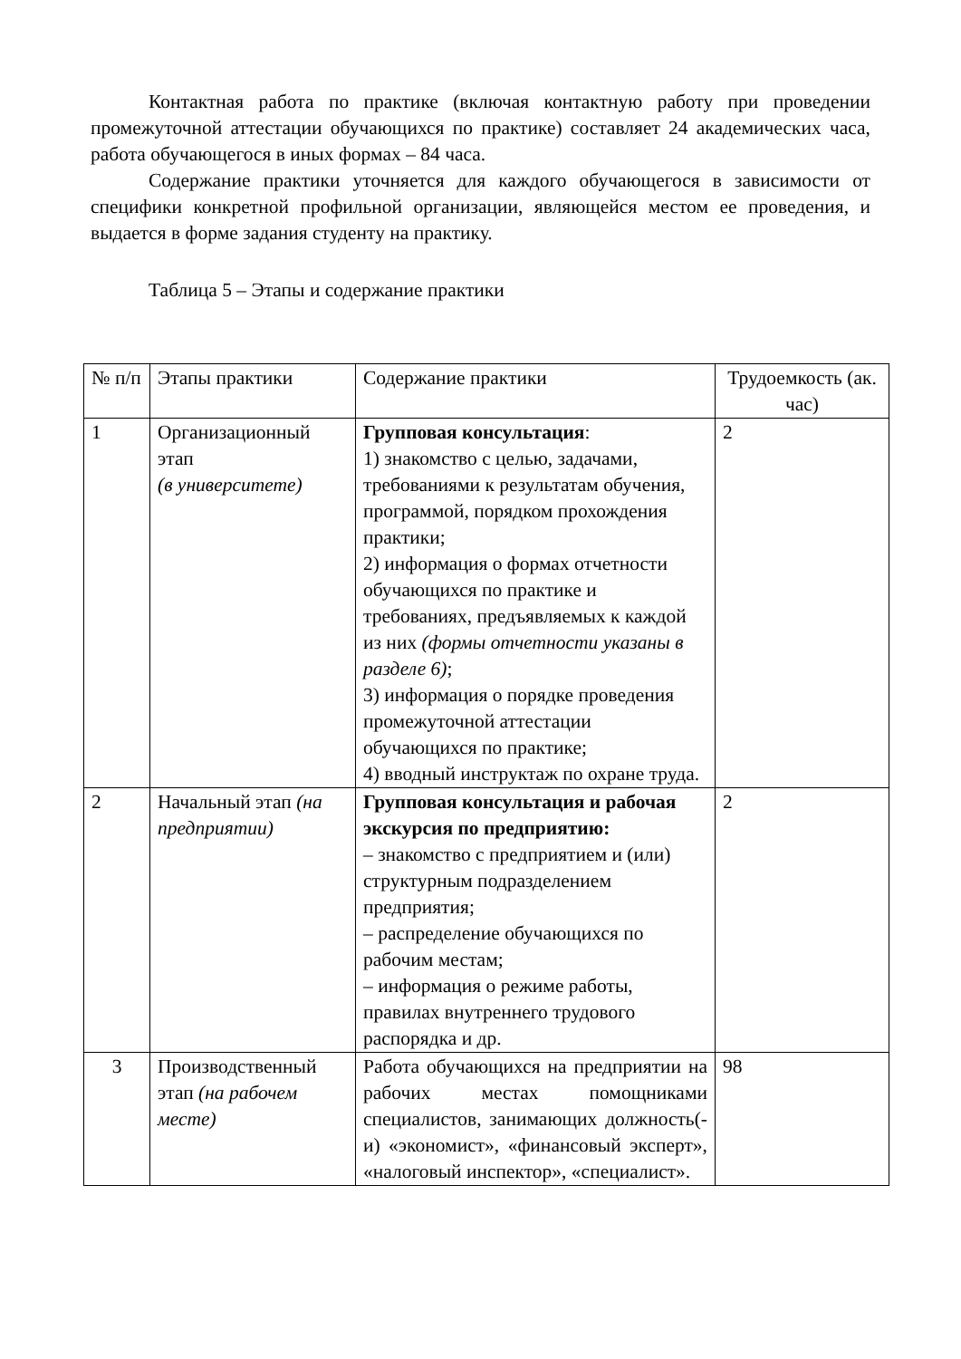Контактная работа по практике (включая контактную работу при проведении промежуточной аттестации обучающихся по практике) составляет 24 академических часа, работа обучающегося в иных формах – 84 часа.
Содержание практики уточняется для каждого обучающегося в зависимости от специфики конкретной профильной организации, являющейся местом ее проведения, и выдается в форме задания студенту на практику.
Таблица 5 – Этапы и содержание практики
| № п/п | Этапы практики | Содержание практики | Трудоемкость (ак. час) |
| 1 | Организационный этап (в университете) | Групповая консультация : 1) знакомство с целью, задачами, требованиями к результатам обучения, программой, порядком прохождения практики; 2) информация о формах отчетности обучающихся по практике и требованиях, предъявляемых к каждой из них (формы отчетности указаны в разделе 6) ; 3) информация о порядке проведения промежуточной аттестации обучающихся по практике; 4) вводный инструктаж по охране труда. | 2 |
| 2 | Начальный этап (на предприятии) | Групповая консультация и рабочая экскурсия по предприятию: – знакомство с предприятием и (или) структурным подразделением предприятия; – распределение обучающихся по рабочим местам; – информация о режиме работы, правилах внутреннего трудового распорядка и др. | 2 |
| 3 | Производственный этап (на рабочем месте) | Работа обучающихся на предприятии на рабочих местах помощниками специалистов, занимающих должность(-и) «экономист», «финансовый эксперт», «налоговый инспектор», «специалист». | 98 |